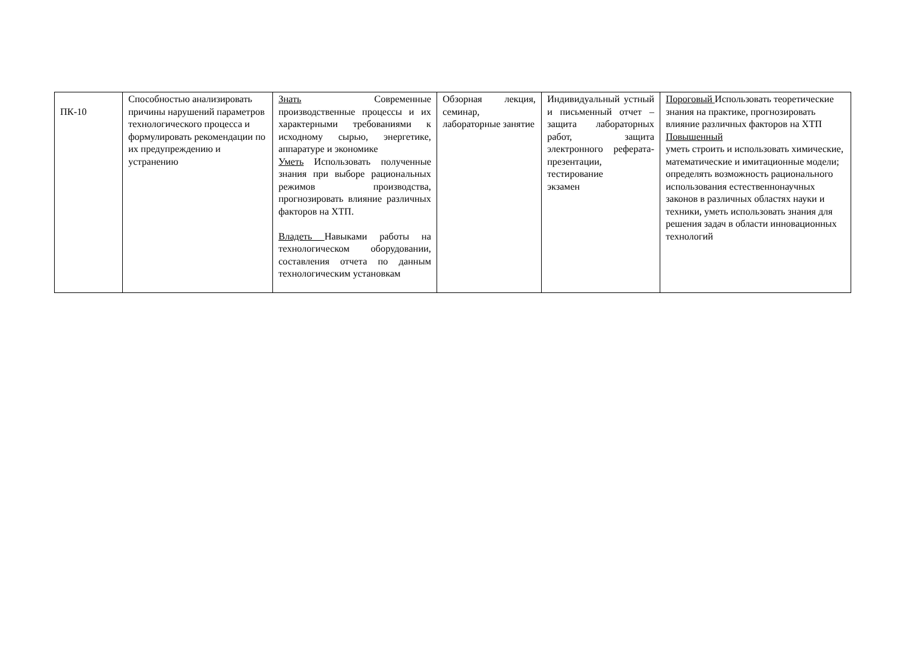| ПК-10 | Способностью анализировать причины нарушений параметров технологического процесса и формулировать рекомендации по их предупреждению и устранению | Знать Современные производственные процессы и их характерными требованиями к исходному сырью, энергетике, аппаратуре и экономике Уметь Использовать полученные знания при выборе рациональных режимов производства, прогнозировать влияние различных факторов на ХТП. Владеть Навыками работы на технологическом оборудовании, составления отчета по данным технологическим установкам | Обзорная лекция, семинар, лабораторные занятие | Индивидуальный устный и письменный отчет – защита лабораторных работ, защита электронного реферата-презентации, тестирование экзамен | Пороговый Использовать теоретические знания на практике, прогнозировать влияние различных факторов на ХТП Повышенный уметь строить и использовать химические, математические и имитационные модели; определять возможность рационального использования естественнонаучных законов в различных областях науки и техники, уметь использовать знания для решения задач в области инновационных технологий |